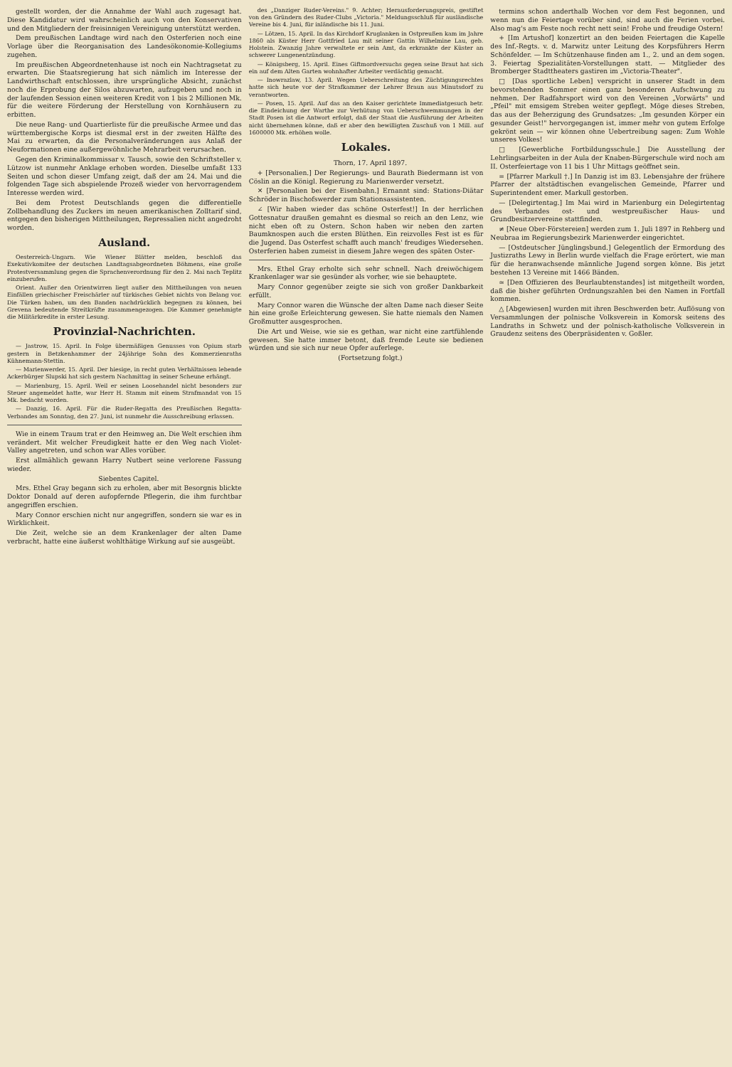gestellt worden, der die Annahme der Wahl auch zugesagt hat. Diese Kandidatur wird wahrscheinlich auch von den Konservativen und den Mitgliedern der freisinnigen Vereinigung unterstützt werden.
Dem preußischen Landtage wird nach den Osterferien noch eine Vorlage über die Reorganisation des Landesökonomie-Kollegiums zugehen.
Im preußischen Abgeordnetenhause ist noch ein Nachtragsetat zu erwarten. Die Staatsregierung hat sich nämlich im Interesse der Landwirthschaft entschlossen, ihre ursprüngliche Absicht, zunächst noch die Erprobung der Silos abzuwarten, aufzugeben und noch in der laufenden Session einen weiteren Kredit von 1 bis 2 Millionen Mk. für die weitere Förderung der Herstellung von Kornhäusern zu erbitten.
Die neue Rang- und Quartierliste für die preußische Armee und das württembergische Korps ist diesmal erst in der zweiten Hälfte des Mai zu erwarten, da die Personalveränderungen aus Anlaß der Neuformationen eine außergewöhnliche Mehrarbeit verursachen.
Gegen den Kriminalkommissar v. Tausch, sowie den Schriftsteller v. Lützow ist nunmehr Anklage erhoben worden. Dieselbe umfaßt 133 Seiten und schon dieser Umfang zeigt, daß der am 24. Mai und die folgenden Tage sich abspielende Prozeß wieder von hervorragendem Interesse werden wird.
Bei dem Protest Deutschlands gegen die differentielle Zollbehandlung des Zuckers im neuen amerikanischen Zolltarif sind, entgegen den bisherigen Mittheilungen, Repressalien nicht angedroht worden.
Ausland.
Oesterreich-Ungarn. Wie Wiener Blätter melden, beschloß das Exekutivkomitee der deutschen Landtagsabgeordneten Böhmens, eine große Protestversammlung gegen die Sprachenverordnung für den 2. Mai nach Teplitz einzuberufen.
Orient. Außer den Orientwirren liegt außer den Mittheilungen von neuen Einfällen griechischer Freischärler auf türkisches Gebiet nichts von Belang vor. Die Türken haben, um den Banden nachdrücklich begegnen zu können, bei Grevena bedeutende Streitkräfte zusammengezogen. Die Kammer genehmigte die Militärkredite in erster Lesung.
Provinzial-Nachrichten.
— Jastrow, 15. April. In Folge übermäßigen Genusses von Opium starb gestern in Betzkenhammer der 24jährige Sohn des Kommerzienraths Kühnemann-Stettin.
— Marienwerder, 15. April. Der hiesige, in recht guten Verhältnissen lebende Ackerbürger Slupski hat sich gestern Nachmittag in seiner Scheune erhängt.
— Marienburg, 15. April. Weil er seinen Loosehandel nicht besonders zur Steuer angemeldet hatte, war Herr H. Stamm mit einem Strafmandat von 15 Mk. bedacht worden.
— Danzig, 16. April. Für die Ruder-Regatta des Preußischen Regatta-Verbandes am Sonntag, den 27. Juni, ist nunmehr die Ausschreibung erlassen.
Wie in einem Traum trat er den Heimweg an. Die Welt erschien ihm verändert. Mit welcher Freudigkeit hatte er den Weg nach Violet-Valley angetreten, und schon war Alles vorüber.
Erst allmählich gewann Harry Nutbert seine verlorene Fassung wieder.
Siebentes Capitel.
Mrs. Ethel Gray begann sich zu erholen, aber mit Besorgnis blickte Doktor Donald auf deren aufopfernde Pflegerin, die ihm furchtbar angegriffen erschien.
Mary Connor erschien nicht nur angegriffen, sondern sie war es in Wirklichkeit.
Die Zeit, welche sie an dem Krankenlager der alten Dame verbracht, hatte eine äußerst wohlthätige Wirkung auf sie ausgeübt.
des „Danziger Ruder-Vereins." 9. Achter; Herausforderungspreis, gestiftet von den Gründern des Ruder-Clubs „Victoria." Meldungsschluß für ausländische Vereine bis 4. Juni, für inländische bis 11. Juni.
— Lötzen, 15. April. In das Kirchdorf Kruglanken in Ostpreußen kam im Jahre 1860 als Küster Herr Gottfried Lau mit seiner Gattin Wilhelmine Lau, geb. Holstein. Zwanzig Jahre verwaltete er sein Amt, da erkrankte der Küster an schwerer Lungenentzündung.
— Königsberg, 15. April. Eines Giftmordversuchs gegen seine Braut hat sich ein auf dem Alten Garten wohnhafter Arbeiter verdächtig gemacht.
— Inowrazlaw, 13. April. Wegen Ueberschreitung des Züchtigungsrechtes hatte sich heute vor der Strafkammer der Lehrer Braun aus Minutsdorf zu verantworten.
— Posen, 15. April. Auf das an den Kaiser gerichtete Immediatgesuch betr. die Eindeichung der Warthe zur Verhütung von Ueberschwemmungen in der Stadt Posen ist die Antwort erfolgt, daß der Staat die Ausführung der Arbeiten nicht übernehmen könne, daß er aber den bewilligten Zuschuß von 1 Mill. auf 1600000 Mk. erhöhen wolle.
Lokales.
Thorn, 17. April 1897.
+ [Personalien.] Der Regierungs- und Baurath Biedermann ist von Cöslin an die Königl. Regierung zu Marienwerder versetzt.
✕ [Personalien bei der Eisenbahn.] Ernannt sind: Stations-Diätar Schröder in Bischofswerder zum Stationsassistenten.
∠ [Wir haben wieder das schöne Osterfest!] In der herrlichen Gottesnatur draußen gemahnt es diesmal so reich an den Lenz, wie nicht eben oft zu Ostern. Schon haben wir neben den zarten Baumknospen auch die ersten Blüthen. Ein reizvolles Fest ist es für die Jugend. Das Osterfest schafft auch manch' freudiges Wiedersehen. Osterferien haben zumeist in diesem Jahre wegen des späten Oster-
Mrs. Ethel Gray erholte sich sehr schnell. Nach dreiwöchigem Krankenlager war sie gesünder als vorher, wie sie behauptete.
Mary Connor gegenüber zeigte sie sich von großer Dankbarkeit erfüllt.
Mary Connor waren die Wünsche der alten Dame nach dieser Seite hin eine große Erleichterung gewesen. Sie hatte niemals den Namen Großmutter ausgesprochen.
Die Art und Weise, wie sie es gethan, war nicht eine zartfühlende gewesen. Sie hatte immer betont, daß fremde Leute sie bedienen würden und sie sich nur neue Opfer auferlege.
(Fortsetzung folgt.)
termins schon anderthalb Wochen vor dem Fest begonnen, und wenn nun die Feiertage vorüber sind, sind auch die Ferien vorbei. Also mag's am Feste noch recht nett sein! Frohe und freudige Ostern!
+ [Im Artushof] konzertirt an den beiden Feiertagen die Kapelle des Inf.-Regts. v. d. Marwitz unter Leitung des Korpsführers Herrn Schönfelder. — Im Schützenhause finden am 1., 2. und an dem sogen. 3. Feiertag Spezialitäten-Vorstellungen statt. — Mitglieder des Bromberger Stadttheaters gastiren im „Victoria-Theater".
□ [Das sportliche Leben] verspricht in unserer Stadt in dem bevorstehenden Sommer einen ganz besonderen Aufschwung zu nehmen. Der Radfahrsport wird von den Vereinen „Vorwärts" und „Pfeil" mit emsigem Streben weiter gepflegt. Möge dieses Streben, das aus der Beherzigung des Grundsatzes: „Im gesunden Körper ein gesunder Geist!" hervorgegangen ist, immer mehr von gutem Erfolge gekrönt sein — wir können ohne Uebertreibung sagen: Zum Wohle unseres Volkes!
□ [Gewerbliche Fortbildungsschule.] Die Ausstellung der Lehrlingsarbeiten in der Aula der Knaben-Bürgerschule wird noch am II. Osterfeiertage von 11 bis 1 Uhr Mittags geöffnet sein.
= [Pfarrer Markull †.] In Danzig ist im 83. Lebensjahre der frühere Pfarrer der altstädtischen evangelischen Gemeinde, Pfarrer und Superintendent emer. Markull gestorben.
— [Delegirtentag.] Im Mai wird in Marienburg ein Delegirtentag des Verbandes ost- und westpreußischer Haus- und Grundbesitzervereine stattfinden.
≠ [Neue Ober-Förstereien] werden zum 1. Juli 1897 in Rehberg und Neubraa im Regierungsbezirk Marienwerder eingerichtet.
— [Ostdeutscher Jünglingsbund.] Gelegentlich der Ermordung des Justizraths Lewy in Berlin wurde vielfach die Frage erörtert, wie man für die heranwachsende männliche Jugend sorgen könne. Bis jetzt bestehen 13 Vereine mit 1466 Bänden.
≃ [Den Offizieren des Beurlaubtenstandes] ist mitgetheilt worden, daß die bisher geführten Ordnungszahlen bei den Namen in Fortfall kommen.
△ [Abgewiesen] wurden mit ihren Beschwerden betr. Auflösung von Versammlungen der polnische Volksverein in Komorsk seitens des Landraths in Schwetz und der polnisch-katholische Volksverein in Graudenz seitens des Oberpräsidenten v. Goßler.